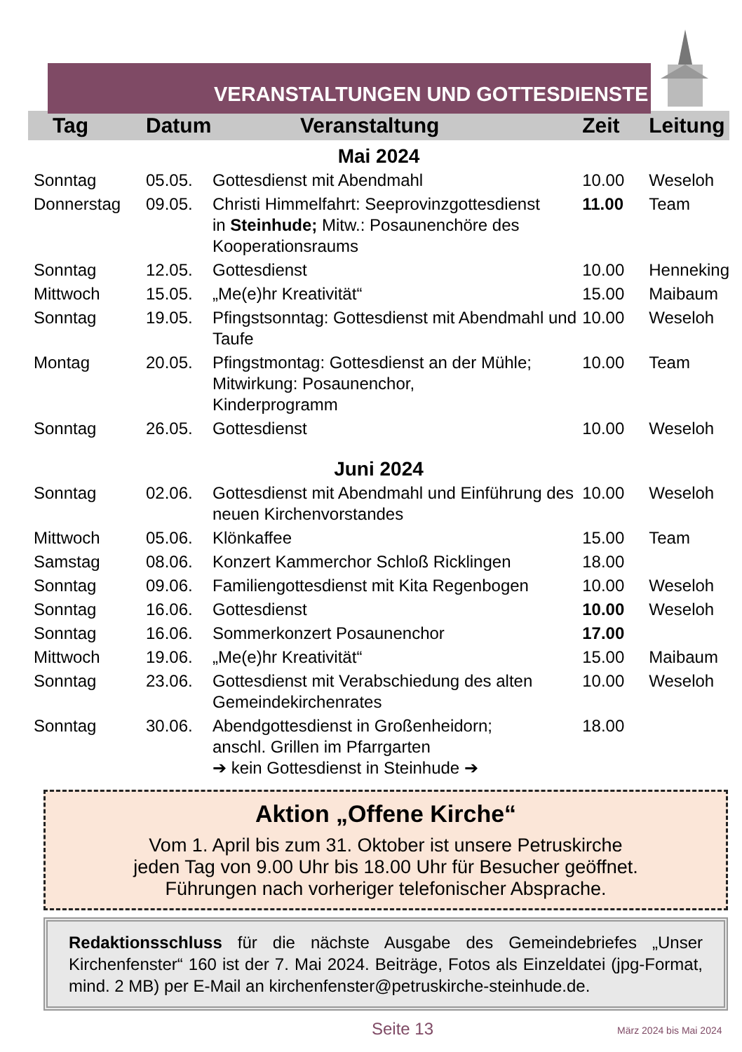VERANSTALTUNGEN UND GOTTESDIENSTE
| Tag | Datum | Veranstaltung | Zeit | Leitung |
| --- | --- | --- | --- | --- |
| Mai 2024 | | | | |
| Sonntag | 05.05. | Gottesdienst mit Abendmahl | 10.00 | Weseloh |
| Donnerstag | 09.05. | Christi Himmelfahrt: Seeprovinzgottesdienst in Steinhude; Mitw.: Posaunenchöre des Kooperationsraums | 11.00 | Team |
| Sonntag | 12.05. | Gottesdienst | 10.00 | Henneking |
| Mittwoch | 15.05. | „Me(e)hr Kreativität“ | 15.00 | Maibaum |
| Sonntag | 19.05. | Pfingstsonntag: Gottesdienst mit Abendmahl und Taufe | 10.00 | Weseloh |
| Montag | 20.05. | Pfingstmontag: Gottesdienst an der Mühle; Mitwirkung: Posaunenchor, Kinderprogramm | 10.00 | Team |
| Sonntag | 26.05. | Gottesdienst | 10.00 | Weseloh |
| Juni 2024 | | | | |
| Sonntag | 02.06. | Gottesdienst mit Abendmahl und Einführung des neuen Kirchenvorstandes | 10.00 | Weseloh |
| Mittwoch | 05.06. | Klönkaffee | 15.00 | Team |
| Samstag | 08.06. | Konzert Kammerchor Schloß Ricklingen | 18.00 | |
| Sonntag | 09.06. | Familiengottesdienst mit Kita Regenbogen | 10.00 | Weseloh |
| Sonntag | 16.06. | Gottesdienst | 10.00 | Weseloh |
| Sonntag | 16.06. | Sommerkonzert Posaunenchor | 17.00 | |
| Mittwoch | 19.06. | „Me(e)hr Kreativität“ | 15.00 | Maibaum |
| Sonntag | 23.06. | Gottesdienst mit Verabschiedung des alten Gemeindekirchenrates | 10.00 | Weseloh |
| Sonntag | 30.06. | Abendgottesdienst in Großenheidorn; anschl. Grillen im Pfarrgarten ➔ kein Gottesdienst in Steinhude ➔ | 18.00 | |
Aktion „Offene Kirche“
Vom 1. April bis zum 31. Oktober ist unsere Petruskirche
jeden Tag von 9.00 Uhr bis 18.00 Uhr für Besucher geöffnet.
Führungen nach vorheriger telefonischer Absprache.
Redaktionsschluss für die nächste Ausgabe des Gemeindebriefes „Unser Kirchenfenster“ 160 ist der 7. Mai 2024. Beiträge, Fotos als Einzeldatei (jpg-Format, mind. 2 MB) per E-Mail an kirchenfenster@petruskirche-steinhude.de.
Seite 13 März 2024 bis Mai 2024